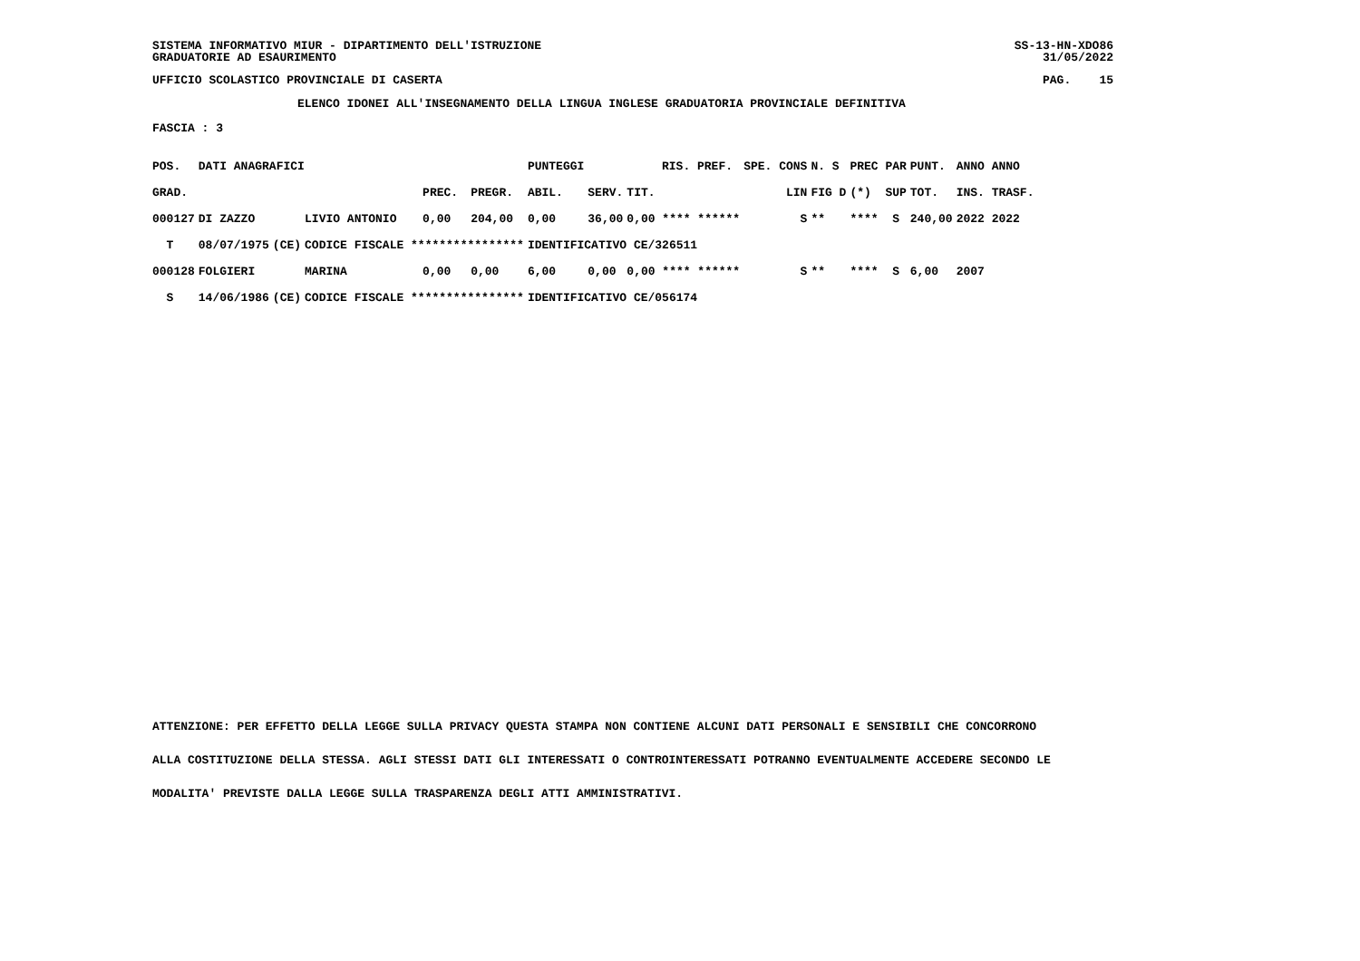SISTEMA INFORMATIVO MIUR - DIPARTIMENTO DELL'ISTRUZIONE SS-13-HN-XDO86
GRADUATORIE AD ESAURIMENTO 31/05/2022
UFFICIO SCOLASTICO PROVINCIALE DI CASERTA PAG. 15
ELENCO IDONEI ALL'INSEGNAMENTO DELLA LINGUA INGLESE GRADUATORIA PROVINCIALE DEFINITIVA
FASCIA : 3
| POS. | DATI ANAGRAFICI | | | | | PUNTEGGI | | | RIS. PREF. | SPE. CONS | N. S | PREC PAR | PUNT. | ANNO ANNO |
| GRAD. | | | | PREC. | PREGR. | ABIL. | SERV. | TIT. | | LIN | FIG D | (*) SUP | TOT. | INS. TRASF. |
| 000127 | DI ZAZZO | | LIVIO ANTONIO | 0,00 | 204,00 | 0,00 | 36,00 | 0,00 **** ****** | | S | ** | **** S | 240,00 | 2022 2022 |
| T | 08/07/1975 | (CE) | CODICE FISCALE **************** | | | IDENTIFICATIVO CE/326511 | | | | | | | | |
| 000128 | FOLGIERI | | MARINA | 0,00 | 0,00 | 6,00 | 0,00 | 0,00 **** ****** | | S | ** | **** S | 6,00 | 2007 |
| S | 14/06/1986 | (CE) | CODICE FISCALE **************** | | | IDENTIFICATIVO CE/056174 | | | | | | | | |
ATTENZIONE: PER EFFETTO DELLA LEGGE SULLA PRIVACY QUESTA STAMPA NON CONTIENE ALCUNI DATI PERSONALI E SENSIBILI CHE CONCORRONO
ALLA COSTITUZIONE DELLA STESSA. AGLI STESSI DATI GLI INTERESSATI O CONTROINTERESSATI POTRANNO EVENTUALMENTE ACCEDERE SECONDO LE
MODALITA' PREVISTE DALLA LEGGE SULLA TRASPARENZA DEGLI ATTI AMMINISTRATIVI.